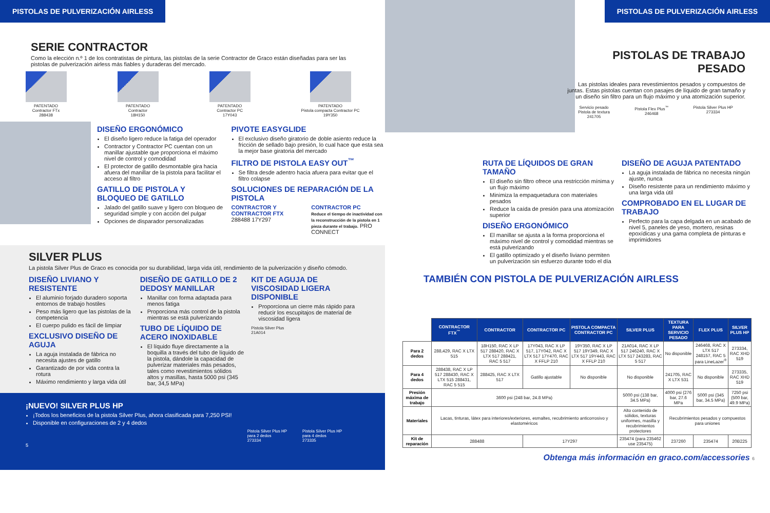PISTOLAS DE PULVERIZACIÓN AIRLESS
SERIE CONTRACTOR
Como la elección n.º 1 de los contratistas de pintura, las pistolas de la serie Contractor de Graco están diseñadas para ser las pistolas de pulverización airless más fiables y duraderas del mercado.
PATENTADO
Contractor FTx
288438
PATENTADO
Contractor
18H150
PATENTADO
Contractor PC
17Y043
PATENTADO
Pistola compacta Contractor PC
19Y350
DISEÑO ERGONÓMICO
El diseño ligero reduce la fatiga del operador
Contractor y Contractor PC cuentan con un manillar ajustable que proporciona el máximo nivel de control y comodidad
El protector de gatillo desmontable gira hacia afuera del manillar de la pistola para facilitar el acceso al filtro
GATILLO DE PISTOLA Y BLOQUEO DE GATILLO
Jalado del gatillo suave y ligero con bloqueo de seguridad simple y con acción del pulgar
Opciones de disparador personalizadas
PIVOTE EASYGLIDE
El exclusivo diseño giratorio de doble asiento reduce la fricción de sellado bajo presión, lo cual hace que esta sea la mejor base giratoria del mercado
FILTRO DE PISTOLA EASY OUT<sup>™</sup>
Se filtra desde adentro hacia afuera para evitar que el filtro colapse
SOLUCIONES DE REPARACIÓN DE LA PISTOLA
CONTRACTOR Y CONTRACTOR FTX
288488 17Y297
CONTRACTOR PC
Reduce el tiempo de inactividad con la reconstrucción de la pistola en 1 pieza durante el trabajo. PRO CONNECT
SILVER PLUS
La pistola Silver Plus de Graco es conocida por su durabilidad, larga vida útil, rendimiento de la pulverización y diseño cómodo.
DISEÑO LIVIANO Y RESISTENTE
El aluminio forjado duradero soporta entornos de trabajo hostiles
Peso más ligero que las pistolas de la competencia
El cuerpo pulido es fácil de limpiar
EXCLUSIVO DISEÑO DE AGUJA
La aguja instalada de fábrica no necesita ajustes de gatillo
Garantizado de por vida contra la rotura
Máximo rendimiento y larga vida útil
DISEÑO DE GATILLO DE 2 DEDOSY MANILLAR
Manillar con forma adaptada para menos fatiga
Proporciona más control de la pistola mientras se está pulverizando
TUBO DE LÍQUIDO DE ACERO INOXIDABLE
El líquido fluye directamente a la boquilla a través del tubo de líquido de la pistola, dándole la capacidad de pulverizar materiales más pesados, tales como revestimientos sólidos altos y masillas, hasta 5000 psi (345 bar, 34,5 MPa)
KIT DE AGUJA DE VISCOSIDAD LIGERA DISPONIBLE
Proporciona un cierre más rápido para reducir los escupitajos de material de viscosidad ligera
Pistola Silver Plus
21A014
¡NUEVO! SILVER PLUS HP
¡Todos los beneficios de la pistola Silver Plus, ahora clasificada para 7,250 PSI!
Disponible en configuraciones de 2 y 4 dedos
Pistola Silver Plus HP
para 2 dedos
273334
Pistola Silver Plus HP
para 4 dedos
273335
5
PISTOLAS DE PULVERIZACIÓN AIRLESS
PISTOLAS DE TRABAJO PESADO
Las pistolas ideales para revestimientos pesados y compuestos de juntas. Estas pistolas cuentan con pasajes de líquido de gran tamaño y un diseño sin filtro para un flujo máximo y una atomización superior.
Servicio pesado
Pistola de textura
241705 Pistola Flex Plus<sup>™</sup>
246468 Pistola Silver Plus HP
273334
RUTA DE LÍQUIDOS DE GRAN TAMAÑO
El diseño sin filtro ofrece una restricción mínima y un flujo máximo
Minimiza la empaquetadura con materiales pesados
Reduce la caída de presión para una atomización superior
DISEÑO ERGONÓMICO
El manillar se ajusta a la forma proporciona el máximo nivel de control y comodidad mientras se está pulverizando
El gatillo optimizado y el diseño liviano permiten un pulverización sin esfuerzo durante todo el día
DISEÑO DE AGUJA PATENTADO
La aguja instalada de fábrica no necesita ningún ajuste, nunca
Diseño resistente para un rendimiento máximo y una larga vida útil
COMPROBADO EN EL LUGAR DE TRABAJO
Perfecto para la capa delgada en un acabado de nivel 5, paneles de yeso, mortero, resinas epoxídicas y una gama completa de pinturas e imprimidores
TAMBIÉN CON PISTOLA DE PULVERIZACIÓN AIRLESS
| | CONTRACTOR FTX<sup>™</sup> | CONTRACTOR | CONTRACTOR PC | PISTOLA COMPACTA CONTRACTOR PC | SILVER PLUS | TEXTURA PARA SERVICIO PESADO | FLEX PLUS | SILVER PLUS HP |
| --- | --- | --- | --- | --- | --- | --- | --- | --- |
| Para 2 dedos | 288,429, RAC X LTX 515 | 18H150, RAC X LP 517 288420, RAC X LTX 517 288421, RAC 5 517 | 17Y043, RAC X LP 517, 17Y042, RAC X LTX 517 17Y470, RAC X FFLP 210 | 19Y350, RAC X LP 517 19Y349, RAC X LTX 517 19Y443, RAC X FFLP 210 | 21A014, RAC X LP 517 246240, RAC X LTX 517 243283, RAC 5 517 | No disponible | 246468, RAC X LTX 517 248157, RAC 5 para LineLazer<sup>®</sup> | 273334, RAC XHD 519 |
| Para 4 dedos | 288438, RAC X LP 517 288430, RAC X LTX 515 288431, RAC 5 515 | 288425, RAC X LTX 517 | Gatillo ajustable | No disponible | No disponible | 241705, RAC X LTX 531 | No disponible | 273335, RAC XHD 519 |
| Presión máxima de trabajo | 3600 psi (248 bar, 24.8 MPa) | | | | 5000 psi (138 bar, 34.5 MPa) | 4000 psi (276 bar, 27.6 MPa | 5000 psi (345 bar, 34.5 MPa) | 7250 psi (500 bar, 49.9 MPa) |
| Materiales | Lacas, tinturas, látex para interiores/exteriores, esmaltes, recubrimiento anticorrosivo y elastoméricos | | | | Alto contenido de sólidos, texturas uniformes, masilla y recubrimientos protectores | Recubrimientos pesados y compuestos para uniones | | |
| Kit de reparación | 288488 | | 17Y297 | | 235474 (para 235462 use 235475) | 237260 | 235474 | 20B225 |
Obtenga más información en graco.com/accessories 6